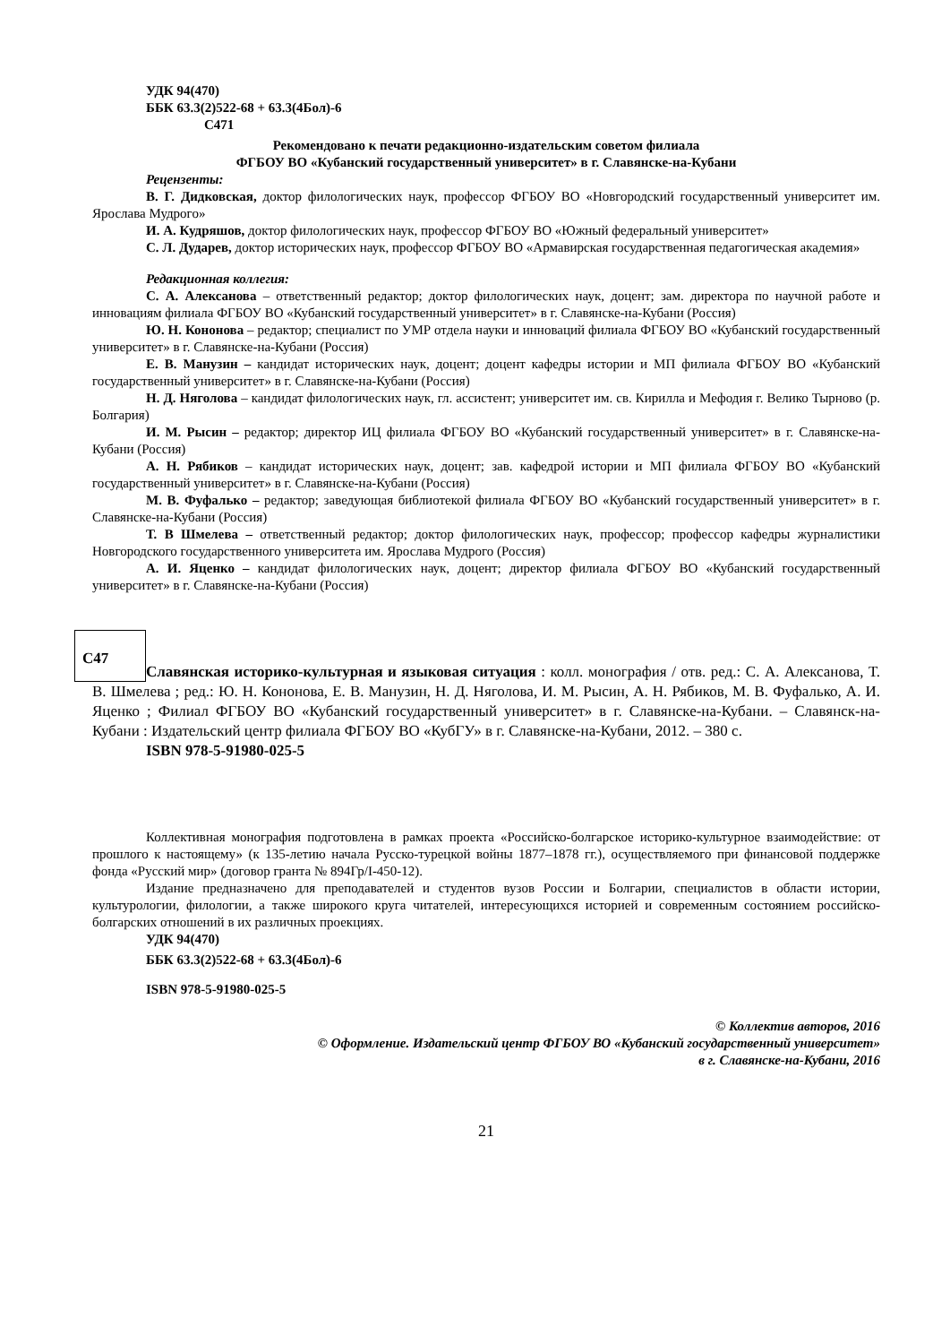УДК 94(470)
ББК 63.3(2)522-68 + 63.3(4Бол)-6
С471
Рекомендовано к печати редакционно-издательским советом филиала
ФГБОУ ВО «Кубанский государственный университет» в г. Славянске-на-Кубани
Рецензенты:
В. Г. Дидковская, доктор филологических наук, профессор ФГБОУ ВО «Новгородский государственный университет им. Ярослава Мудрого»
И. А. Кудряшов, доктор филологических наук, профессор ФГБОУ ВО «Южный федеральный университет»
С. Л. Дударев, доктор исторических наук, профессор ФГБОУ ВО «Армавирская государственная педагогическая академия»
Редакционная коллегия:
С. А. Алексанова – ответственный редактор; доктор филологических наук, доцент; зам. директора по научной работе и инновациям филиала ФГБОУ ВО «Кубанский государственный университет» в г. Славянске-на-Кубани (Россия)
Ю. Н. Кононова – редактор; специалист по УМР отдела науки и инноваций филиала ФГБОУ ВО «Кубанский государственный университет» в г. Славянске-на-Кубани (Россия)
Е. В. Манузин – кандидат исторических наук, доцент; доцент кафедры истории и МП филиала ФГБОУ ВО «Кубанский государственный университет» в г. Славянске-на-Кубани (Россия)
Н. Д. Няголова – кандидат филологических наук, гл. ассистент; университет им. св. Кирилла и Мефодия г. Велико Тырново (р. Болгария)
И. М. Рысин – редактор; директор ИЦ филиала ФГБОУ ВО «Кубанский государственный университет» в г. Славянске-на-Кубани (Россия)
А. Н. Рябиков – кандидат исторических наук, доцент; зав. кафедрой истории и МП филиала ФГБОУ ВО «Кубанский государственный университет» в г. Славянске-на-Кубани (Россия)
М. В. Фуфалько – редактор; заведующая библиотекой филиала ФГБОУ ВО «Кубанский государственный университет» в г. Славянске-на-Кубани (Россия)
Т. В Шмелева – ответственный редактор; доктор филологических наук, профессор; профессор кафедры журналистики Новгородского государственного университета им. Ярослава Мудрого (Россия)
А. И. Яценко – кандидат филологических наук, доцент; директор филиала ФГБОУ ВО «Кубанский государственный университет» в г. Славянске-на-Кубани (Россия)
С47
Славянская историко-культурная и языковая ситуация : колл. монография / отв. ред.: С. А. Алексанова, Т. В. Шмелева ; ред.: Ю. Н. Кононова, Е. В. Манузин, Н. Д. Няголова, И. М. Рысин, А. Н. Рябиков, М. В. Фуфалько, А. И. Яценко ; Филиал ФГБОУ ВО «Кубанский государственный университет» в г. Славянске-на-Кубани. – Славянск-на-Кубани : Издательский центр филиала ФГБОУ ВО «КубГУ» в г. Славянске-на-Кубани, 2012. – 380 с.
ISBN 978-5-91980-025-5
Коллективная монография подготовлена в рамках проекта «Российско-болгарское историко-культурное взаимодействие: от прошлого к настоящему» (к 135-летию начала Русско-турецкой войны 1877–1878 гг.), осуществляемого при финансовой поддержке фонда «Русский мир» (договор гранта № 894Гр/I-450-12).
Издание предназначено для преподавателей и студентов вузов России и Болгарии, специалистов в области истории, культурологии, филологии, а также широкого круга читателей, интересующихся историей и современным состоянием российско-болгарских отношений в их различных проекциях.
УДК 94(470)
ББК 63.3(2)522-68 + 63.3(4Бол)-6
ISBN 978-5-91980-025-5
© Коллектив авторов, 2016
© Оформление. Издательский центр ФГБОУ ВО «Кубанский государственный университет»
в г. Славянске-на-Кубани, 2016
21